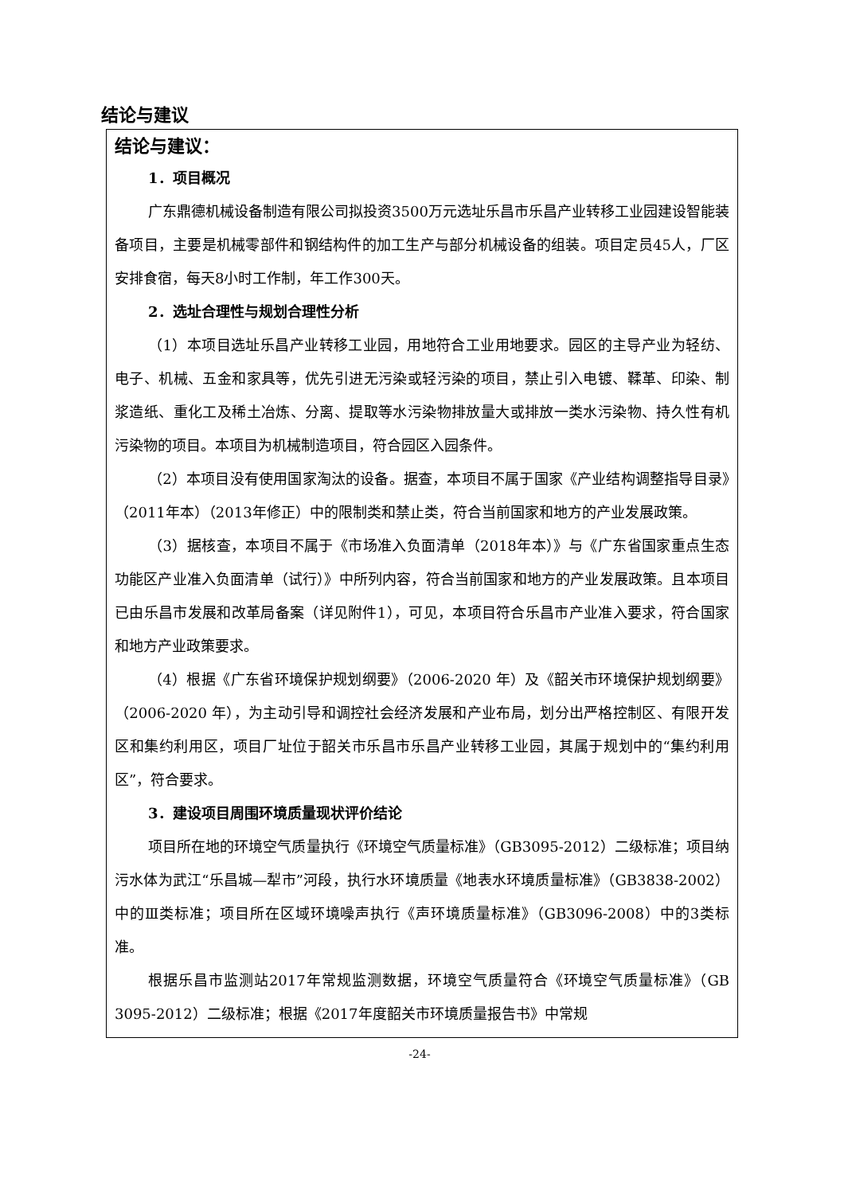结论与建议
结论与建议：
1．项目概况
广东鼎德机械设备制造有限公司拟投资3500万元选址乐昌市乐昌产业转移工业园建设智能装备项目，主要是机械零部件和钢结构件的加工生产与部分机械设备的组装。项目定员45人，厂区安排食宿，每天8小时工作制，年工作300天。
2．选址合理性与规划合理性分析
（1）本项目选址乐昌产业转移工业园，用地符合工业用地要求。园区的主导产业为轻纺、电子、机械、五金和家具等，优先引进无污染或轻污染的项目，禁止引入电镀、鞣革、印染、制浆造纸、重化工及稀土冶炼、分离、提取等水污染物排放量大或排放一类水污染物、持久性有机污染物的项目。本项目为机械制造项目，符合园区入园条件。
（2）本项目没有使用国家淘汰的设备。据查，本项目不属于国家《产业结构调整指导目录》（2011年本）（2013年修正）中的限制类和禁止类，符合当前国家和地方的产业发展政策。
（3）据核查，本项目不属于《市场准入负面清单（2018年本）》与《广东省国家重点生态功能区产业准入负面清单（试行）》中所列内容，符合当前国家和地方的产业发展政策。且本项目已由乐昌市发展和改革局备案（详见附件1），可见，本项目符合乐昌市产业准入要求，符合国家和地方产业政策要求。
（4）根据《广东省环境保护规划纲要》（2006-2020 年）及《韶关市环境保护规划纲要》（2006-2020 年），为主动引导和调控社会经济发展和产业布局，划分出严格控制区、有限开发区和集约利用区，项目厂址位于韶关市乐昌市乐昌产业转移工业园，其属于规划中的“集约利用区”，符合要求。
3．建设项目周围环境质量现状评价结论
项目所在地的环境空气质量执行《环境空气质量标准》（GB3095-2012）二级标准；项目纳污水体为武江“乐昌城—犁市”河段，执行水环境质量《地表水环境质量标准》（GB3838-2002）中的Ⅲ类标准；项目所在区域环境噪声执行《声环境质量标准》（GB3096-2008）中的3类标准。
根据乐昌市监测站2017年常规监测数据，环境空气质量符合《环境空气质量标准》（GB 3095-2012）二级标准；根据《2017年度韶关市环境质量报告书》中常规
-24-